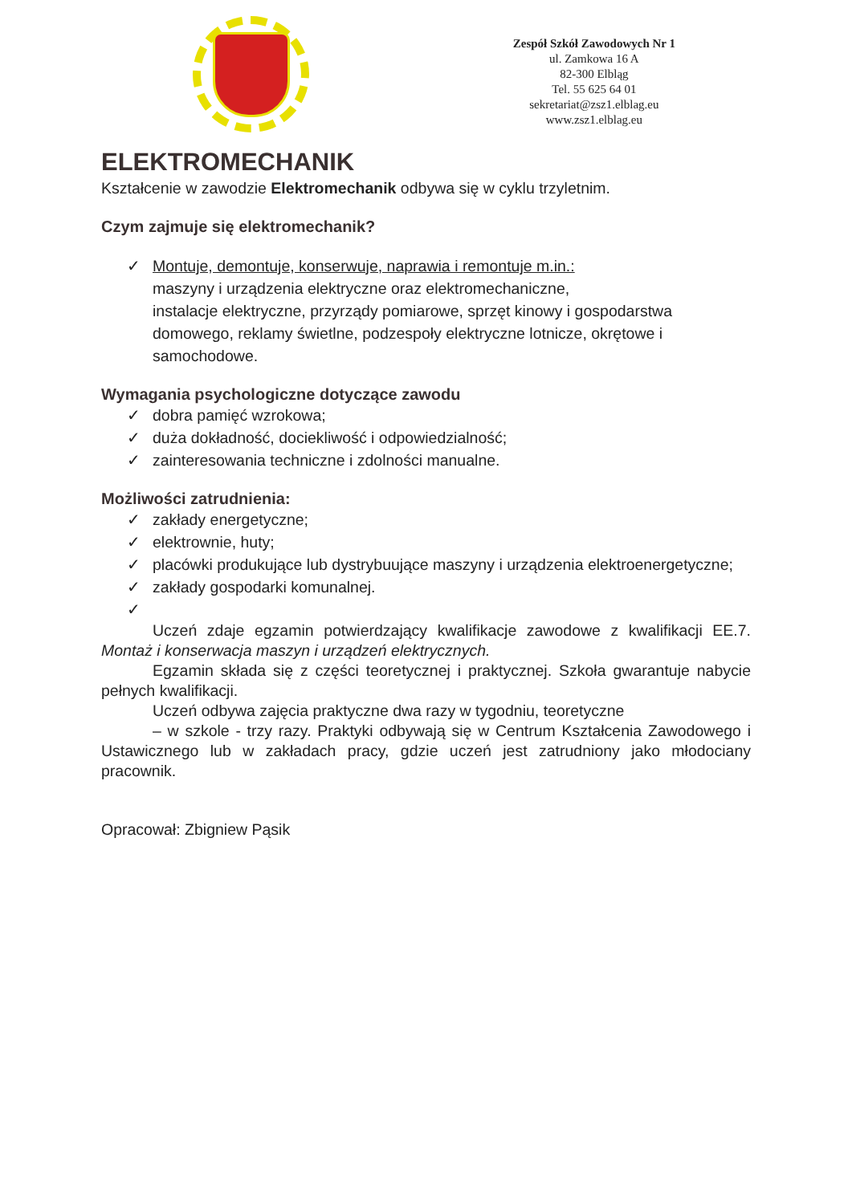Zespół Szkół Zawodowych Nr 1
ul. Zamkowa 16 A
82-300 Elbląg
Tel. 55 625 64 01
sekretariat@zsz1.elblag.eu
www.zsz1.elblag.eu
ELEKTROMECHANIK
Kształcenie w zawodzie Elektromechanik odbywa się w cyklu trzyletnim.
Czym zajmuje się elektromechanik?
✓ Montuje, demontuje, konserwuje, naprawia i remontuje m.in.:
maszyny i urządzenia elektryczne oraz elektromechaniczne,
instalacje elektryczne, przyrządy pomiarowe, sprzęt kinowy i gospodarstwa domowego, reklamy świetlne, podzespoły elektryczne lotnicze, okrętowe i samochodowe.
Wymagania psychologiczne dotyczące zawodu
✓ dobra pamięć wzrokowa;
✓ duża dokładność, dociekliwość i odpowiedzialność;
✓ zainteresowania techniczne i zdolności manualne.
Możliwości zatrudnienia:
✓ zakłady energetyczne;
✓ elektrownie, huty;
✓ placówki produkujące lub dystrybuujące maszyny i urządzenia elektroenergetyczne;
✓ zakłady gospodarki komunalnej.
✓
Uczeń zdaje egzamin potwierdzający kwalifikacje zawodowe z kwalifikacji EE.7. Montaż i konserwacja maszyn i urządzeń elektrycznych.
Egzamin składa się z części teoretycznej i praktycznej. Szkoła gwarantuje nabycie pełnych kwalifikacji.
Uczeń odbywa zajęcia praktyczne dwa razy w tygodniu, teoretyczne
– w szkole - trzy razy. Praktyki odbywają się w Centrum Kształcenia Zawodowego i Ustawicznego lub w zakładach pracy, gdzie uczeń jest zatrudniony jako młodociany pracownik.
Opracował: Zbigniew Pąsik